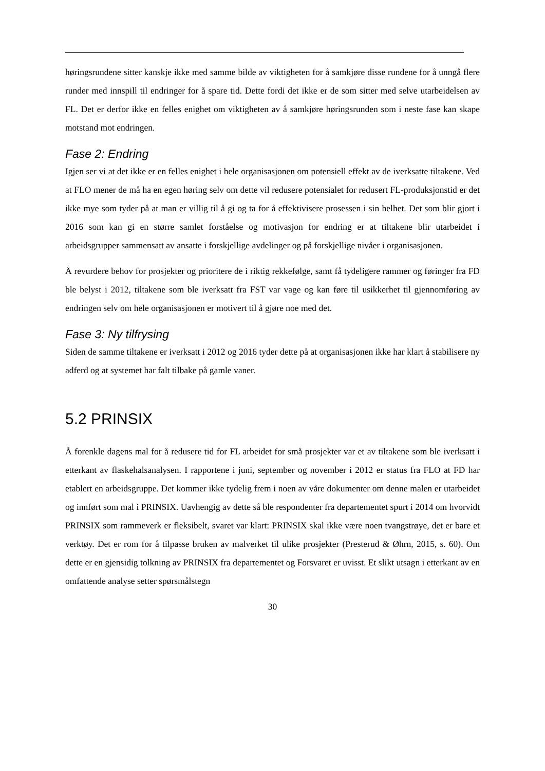høringsrundene sitter kanskje ikke med samme bilde av viktigheten for å samkjøre disse rundene for å unngå flere runder med innspill til endringer for å spare tid. Dette fordi det ikke er de som sitter med selve utarbeidelsen av FL. Det er derfor ikke en felles enighet om viktigheten av å samkjøre høringsrunden som i neste fase kan skape motstand mot endringen.
Fase 2: Endring
Igjen ser vi at det ikke er en felles enighet i hele organisasjonen om potensiell effekt av de iverksatte tiltakene. Ved at FLO mener de må ha en egen høring selv om dette vil redusere potensialet for redusert FL-produksjonstid er det ikke mye som tyder på at man er villig til å gi og ta for å effektivisere prosessen i sin helhet. Det som blir gjort i 2016 som kan gi en større samlet forståelse og motivasjon for endring er at tiltakene blir utarbeidet i arbeidsgrupper sammensatt av ansatte i forskjellige avdelinger og på forskjellige nivåer i organisasjonen.
Å revurdere behov for prosjekter og prioritere de i riktig rekkefølge, samt få tydeligere rammer og føringer fra FD ble belyst i 2012, tiltakene som ble iverksatt fra FST var vage og kan føre til usikkerhet til gjennomføring av endringen selv om hele organisasjonen er motivert til å gjøre noe med det.
Fase 3: Ny tilfrysing
Siden de samme tiltakene er iverksatt i 2012 og 2016 tyder dette på at organisasjonen ikke har klart å stabilisere ny adferd og at systemet har falt tilbake på gamle vaner.
5.2 PRINSIX
Å forenkle dagens mal for å redusere tid for FL arbeidet for små prosjekter var et av tiltakene som ble iverksatt i etterkant av flaskehalsanalysen. I rapportene i juni, september og november i 2012 er status fra FLO at FD har etablert en arbeidsgruppe. Det kommer ikke tydelig frem i noen av våre dokumenter om denne malen er utarbeidet og innført som mal i PRINSIX. Uavhengig av dette så ble respondenter fra departementet spurt i 2014 om hvorvidt PRINSIX som rammeverk er fleksibelt, svaret var klart: PRINSIX skal ikke være noen tvangstrøye, det er bare et verktøy. Det er rom for å tilpasse bruken av malverket til ulike prosjekter (Presterud & Øhrn, 2015, s. 60). Om dette er en gjensidig tolkning av PRINSIX fra departementet og Forsvaret er uvisst. Et slikt utsagn i etterkant av en omfattende analyse setter spørsmålstegn
30